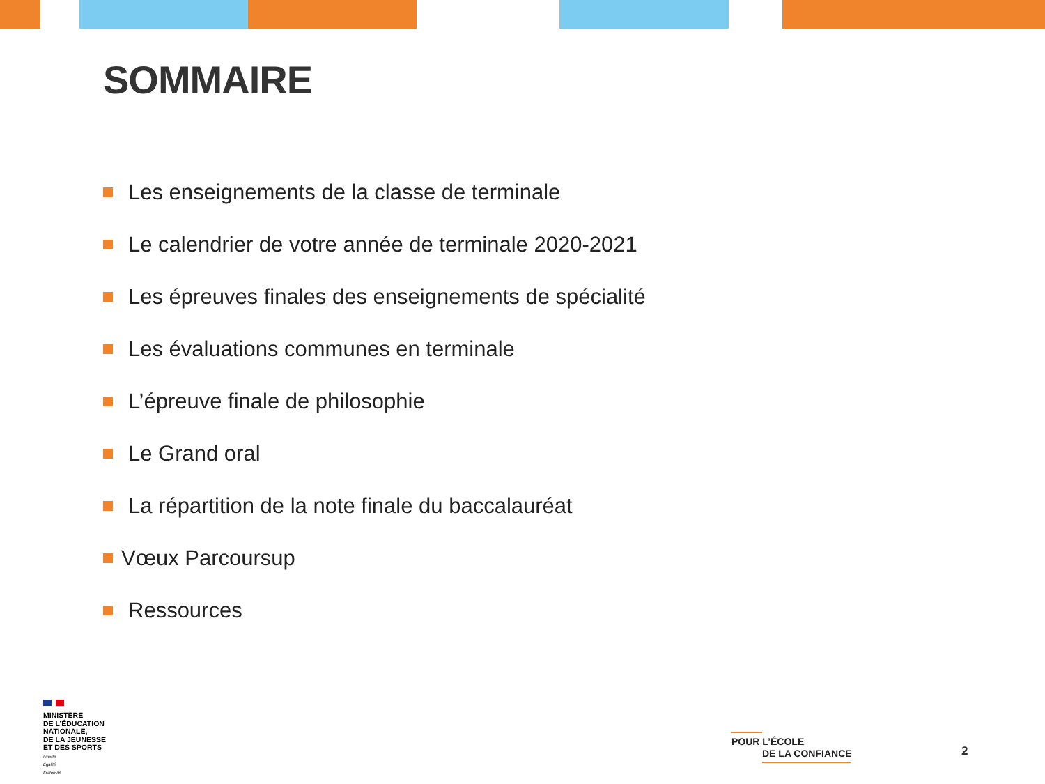SOMMAIRE
Les enseignements de la classe de terminale
Le calendrier de votre année de terminale 2020-2021
Les épreuves finales des enseignements de spécialité
Les évaluations communes en terminale
L’épreuve finale de philosophie
Le Grand oral
La répartition de la note finale du baccalauréat
Vœux Parcoursup
Ressources
MINISTÈRE
DE L’ÉDUCATION
NATIONALE,
DE LA JEUNESSE
ET DES SPORTS
Liberté
Égalité
Fraternité
POUR L’ÉCOLE
DE LA CONFIANCE
2